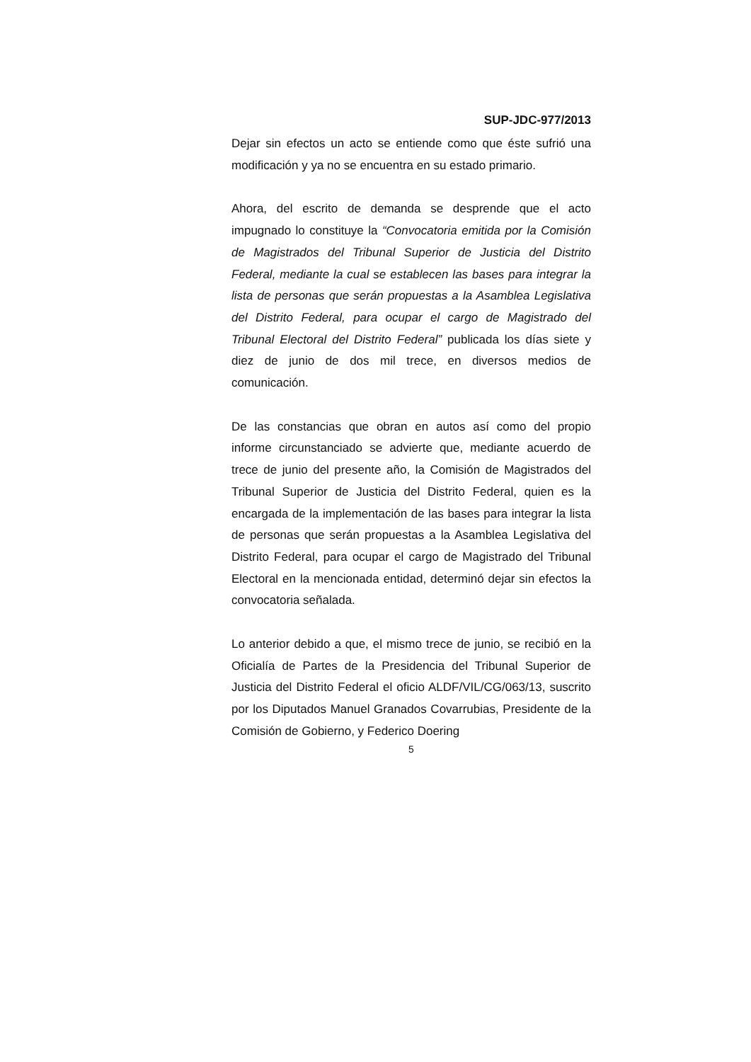SUP-JDC-977/2013
Dejar sin efectos un acto se entiende como que éste sufrió una modificación y ya no se encuentra en su estado primario.
Ahora, del escrito de demanda se desprende que el acto impugnado lo constituye la “Convocatoria emitida por la Comisión de Magistrados del Tribunal Superior de Justicia del Distrito Federal, mediante la cual se establecen las bases para integrar la lista de personas que serán propuestas a la Asamblea Legislativa del Distrito Federal, para ocupar el cargo de Magistrado del Tribunal Electoral del Distrito Federal” publicada los días siete y diez de junio de dos mil trece, en diversos medios de comunicación.
De las constancias que obran en autos así como del propio informe circunstanciado se advierte que, mediante acuerdo de trece de junio del presente año, la Comisión de Magistrados del Tribunal Superior de Justicia del Distrito Federal, quien es la encargada de la implementación de las bases para integrar la lista de personas que serán propuestas a la Asamblea Legislativa del Distrito Federal, para ocupar el cargo de Magistrado del Tribunal Electoral en la mencionada entidad, determinó dejar sin efectos la convocatoria señalada.
Lo anterior debido a que, el mismo trece de junio, se recibió en la Oficialía de Partes de la Presidencia del Tribunal Superior de Justicia del Distrito Federal el oficio ALDF/VIL/CG/063/13, suscrito por los Diputados Manuel Granados Covarrubias, Presidente de la Comisión de Gobierno, y Federico Doering
5